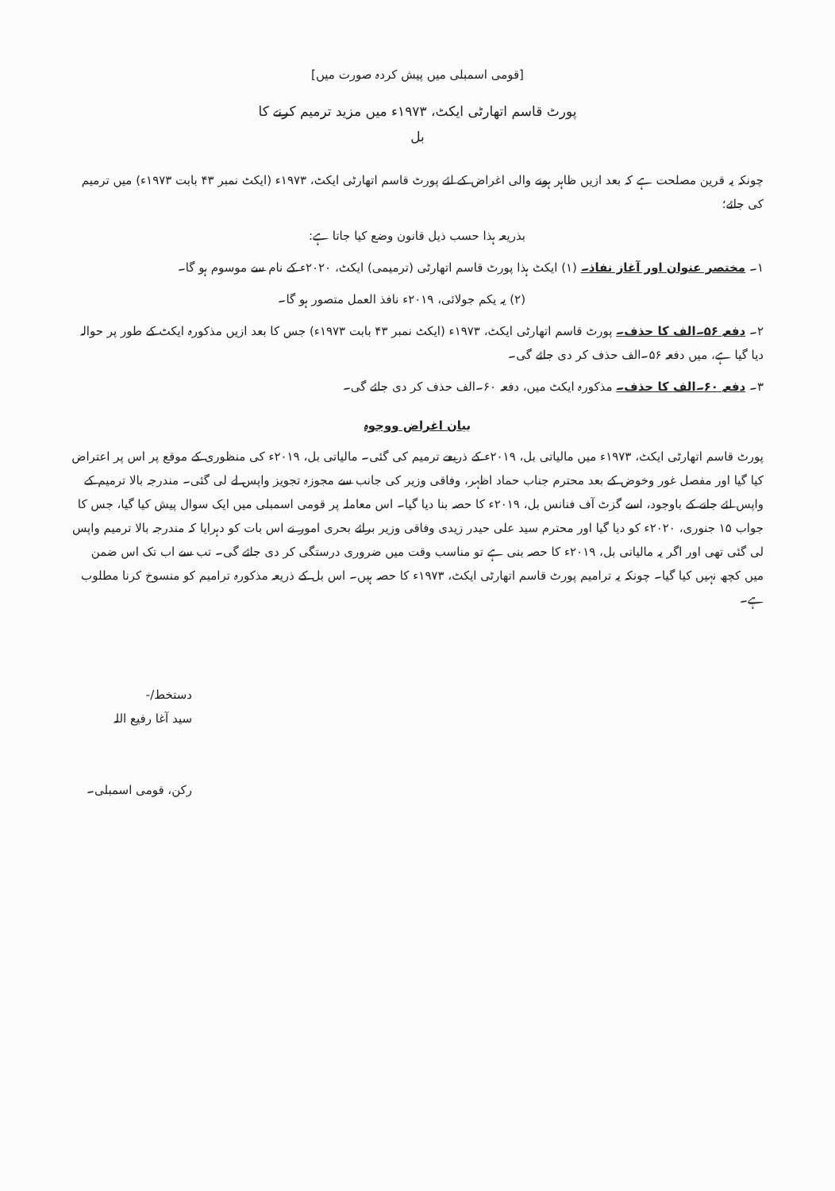[قومی اسمبلی میں پیش کردہ صورت میں]
پورٹ قاسم اتھارٹی ایکٹ، ۱۹۷۳ء میں مزید ترمیم کرنے کا
بل
چونکہ یہ قرین مصلحت ہے کہ بعد ازیں ظاہر ہونے والی اغراض کے لئے پورٹ قاسم اتھارٹی ایکٹ، ۱۹۷۳ء (ایکٹ نمبر ۴۳ بابت ۱۹۷۳ء) میں ترمیم کی جائے؛
بذریعہ ہذا حسب ذیل قانون وضع کیا جاتا ہے:
۱۔ مختصر عنوان اور آغاز نفاذ۔ (۱) ایکٹ ہذا پورٹ قاسم اتھارٹی (ترمیمی) ایکٹ، ۲۰۲۰ء کے نام سے موسوم ہو گا۔
(۲) یہ یکم جولائی، ۲۰۱۹ء نافذ العمل متصور ہو گا۔
۲۔ دفعہ ۵۶۔الف کا حذف۔ پورٹ قاسم اتھارٹی ایکٹ، ۱۹۷۳ء (ایکٹ نمبر ۴۳ بابت ۱۹۷۳ء) جس کا بعد ازیں مذکورہ ایکٹ کے طور پر حوالہ دیا گیا ہے، میں دفعہ ۵۶۔الف حذف کر دی جائے گی۔
۳۔ دفعہ ۶۰۔الف کا حذف۔ مذکورہ ایکٹ میں، دفعہ ۶۰۔الف حذف کر دی جائے گی۔
بیان اغراض ووجوہ
پورٹ قاسم اتھارٹی ایکٹ، ۱۹۷۳ء میں مالیاتی بل، ۲۰۱۹ء کے ذریعے ترمیم کی گئی۔ مالیاتی بل، ۲۰۱۹ء کی منظوری کے موقع پر اس پر اعتراض کیا گیا اور مفصل غور وخوض کے بعد محترم جناب حماد اظہر، وفاقی وزیر کی جانب سے مجوزہ تجویز واپس لے لی گئی۔ مندرجہ بالا ترمیم کے واپس لئے جانے کے باوجود، اسے گزٹ آف فنانس بل، ۲۰۱۹ء کا حصہ بنا دیا گیا۔ اس معاملہ پر قومی اسمبلی میں ایک سوال پیش کیا گیا، جس کا جواب ۱۵ جنوری، ۲۰۲۰ء کو دیا گیا اور محترم سید علی حیدر زیدی وفاقی وزیر برائے بحری امور نے اس بات کو دہرایا کہ مندرجہ بالا ترمیم واپس لی گئی تھی اور اگر یہ مالیاتی بل، ۲۰۱۹ء کا حصہ بنی ہے تو مناسب وقت میں ضروری درستگی کر دی جائے گی۔ تب سے اب تک اس ضمن میں کچھ نہیں کیا گیا۔ چونکہ یہ ترامیم پورٹ قاسم اتھارٹی ایکٹ، ۱۹۷۳ء کا حصہ ہیں۔ اس بل کے ذریعہ مذکورہ ترامیم کو منسوخ کرنا مطلوب ہے۔
دستخط/-
سید آغا رفیع اللہ
رکن، قومی اسمبلی۔